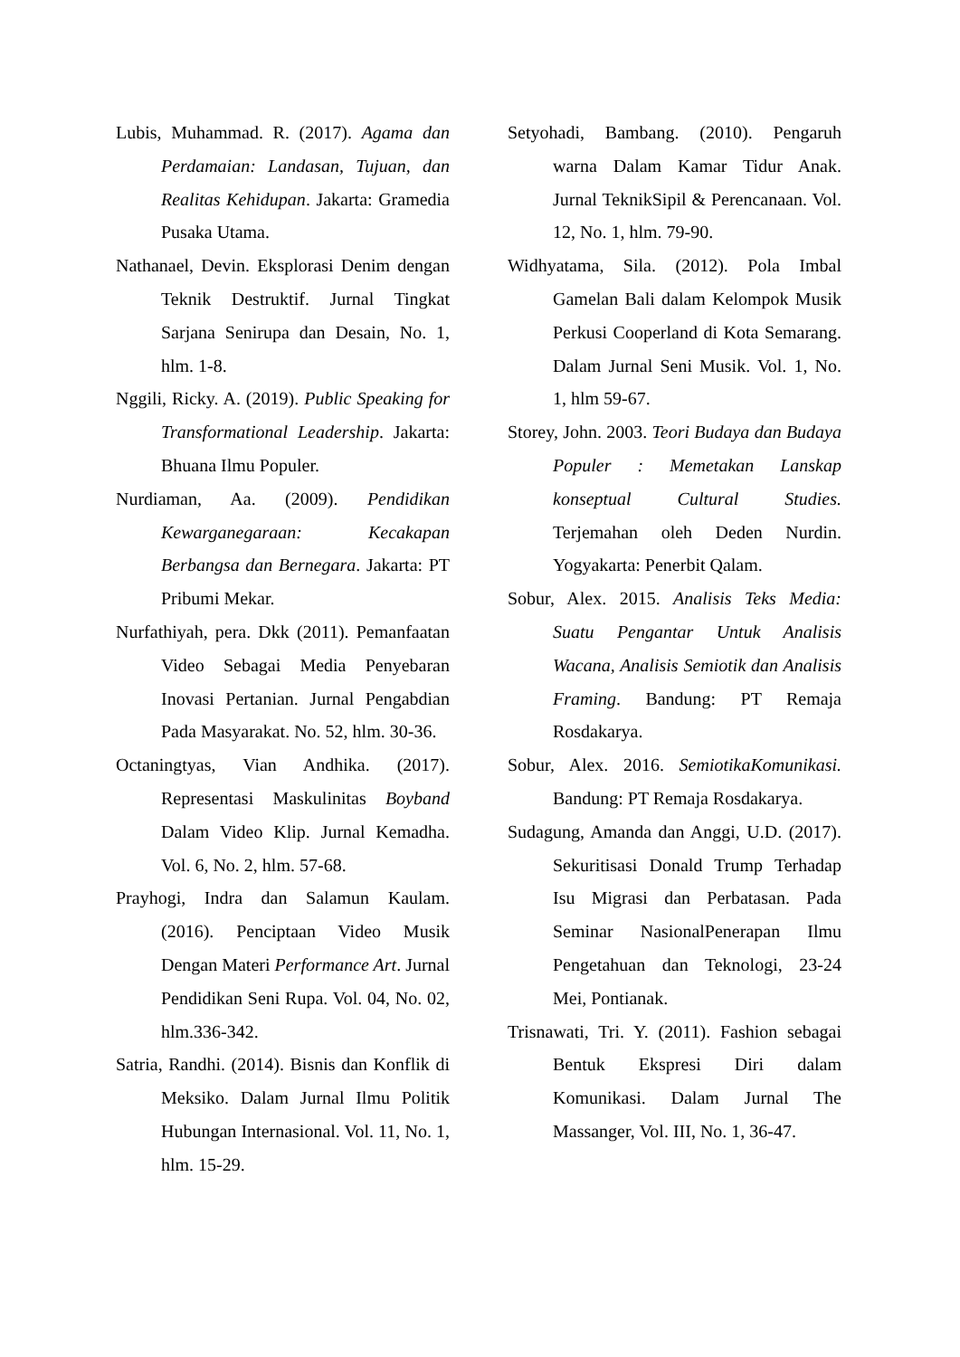Lubis, Muhammad. R. (2017). Agama dan Perdamaian: Landasan, Tujuan, dan Realitas Kehidupan. Jakarta: Gramedia Pusaka Utama.
Nathanael, Devin. Eksplorasi Denim dengan Teknik Destruktif. Jurnal Tingkat Sarjana Senirupa dan Desain, No. 1, hlm. 1-8.
Nggili, Ricky. A. (2019). Public Speaking for Transformational Leadership. Jakarta: Bhuana Ilmu Populer.
Nurdiaman, Aa. (2009). Pendidikan Kewarganegaraan: Kecakapan Berbangsa dan Bernegara. Jakarta: PT Pribumi Mekar.
Nurfathiyah, pera. Dkk (2011). Pemanfaatan Video Sebagai Media Penyebaran Inovasi Pertanian. Jurnal Pengabdian Pada Masyarakat. No. 52, hlm. 30-36.
Octaningtyas, Vian Andhika. (2017). Representasi Maskulinitas Boyband Dalam Video Klip. Jurnal Kemadha. Vol. 6, No. 2, hlm. 57-68.
Prayhogi, Indra dan Salamun Kaulam. (2016). Penciptaan Video Musik Dengan Materi Performance Art. Jurnal Pendidikan Seni Rupa. Vol. 04, No. 02, hlm.336-342.
Satria, Randhi. (2014). Bisnis dan Konflik di Meksiko. Dalam Jurnal Ilmu Politik Hubungan Internasional. Vol. 11, No. 1, hlm. 15-29.
Setyohadi, Bambang. (2010). Pengaruh warna Dalam Kamar Tidur Anak. Jurnal TeknikSipil & Perencanaan. Vol. 12, No. 1, hlm. 79-90.
Widhyatama, Sila. (2012). Pola Imbal Gamelan Bali dalam Kelompok Musik Perkusi Cooperland di Kota Semarang. Dalam Jurnal Seni Musik. Vol. 1, No. 1, hlm 59-67.
Storey, John. 2003. Teori Budaya dan Budaya Populer : Memetakan Lanskap konseptual Cultural Studies. Terjemahan oleh Deden Nurdin. Yogyakarta: Penerbit Qalam.
Sobur, Alex. 2015. Analisis Teks Media: Suatu Pengantar Untuk Analisis Wacana, Analisis Semiotik dan Analisis Framing. Bandung: PT Remaja Rosdakarya.
Sobur, Alex. 2016. SemiotikaKomunikasi. Bandung: PT Remaja Rosdakarya.
Sudagung, Amanda dan Anggi, U.D. (2017). Sekuritisasi Donald Trump Terhadap Isu Migrasi dan Perbatasan. Pada Seminar NasionalPenerapan Ilmu Pengetahuan dan Teknologi, 23-24 Mei, Pontianak.
Trisnawati, Tri. Y. (2011). Fashion sebagai Bentuk Ekspresi Diri dalam Komunikasi. Dalam Jurnal The Massanger, Vol. III, No. 1, 36-47.